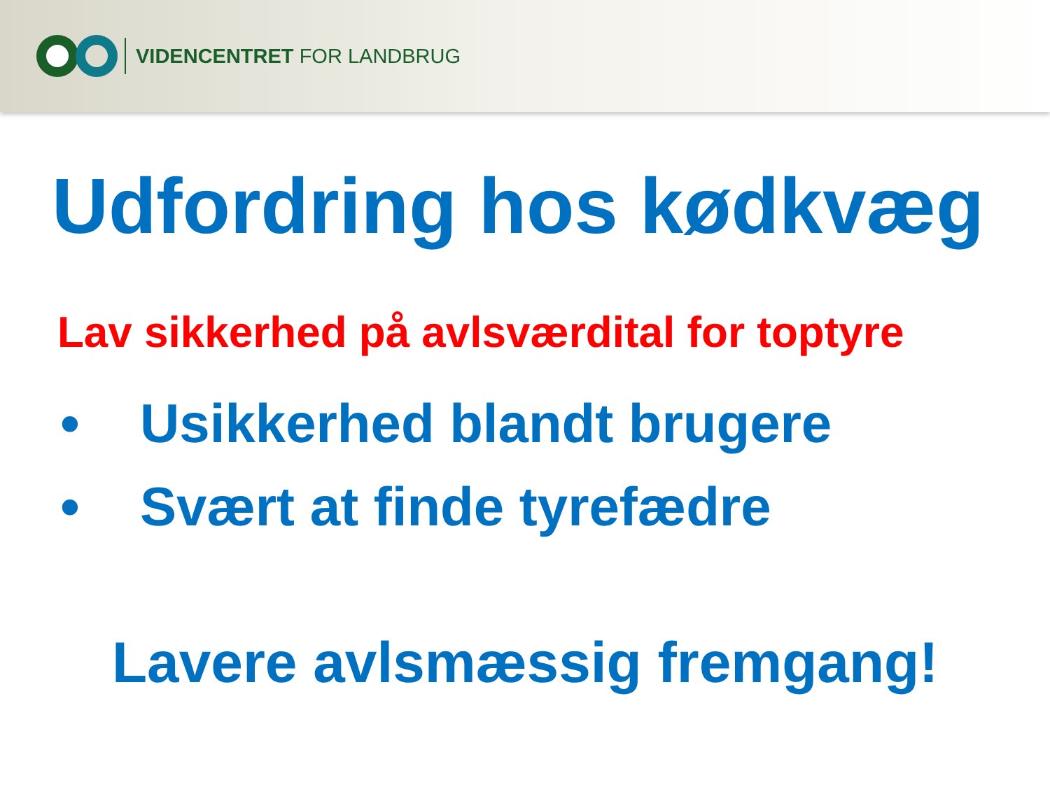VIDENCENTRET FOR LANDBRUG
Udfordring hos kødkvæg
Lav sikkerhed på avlsværdital for toptyre
• Usikkerhed blandt brugere
• Svært at finde tyrefædre
Lavere avlsmæssig fremgang!